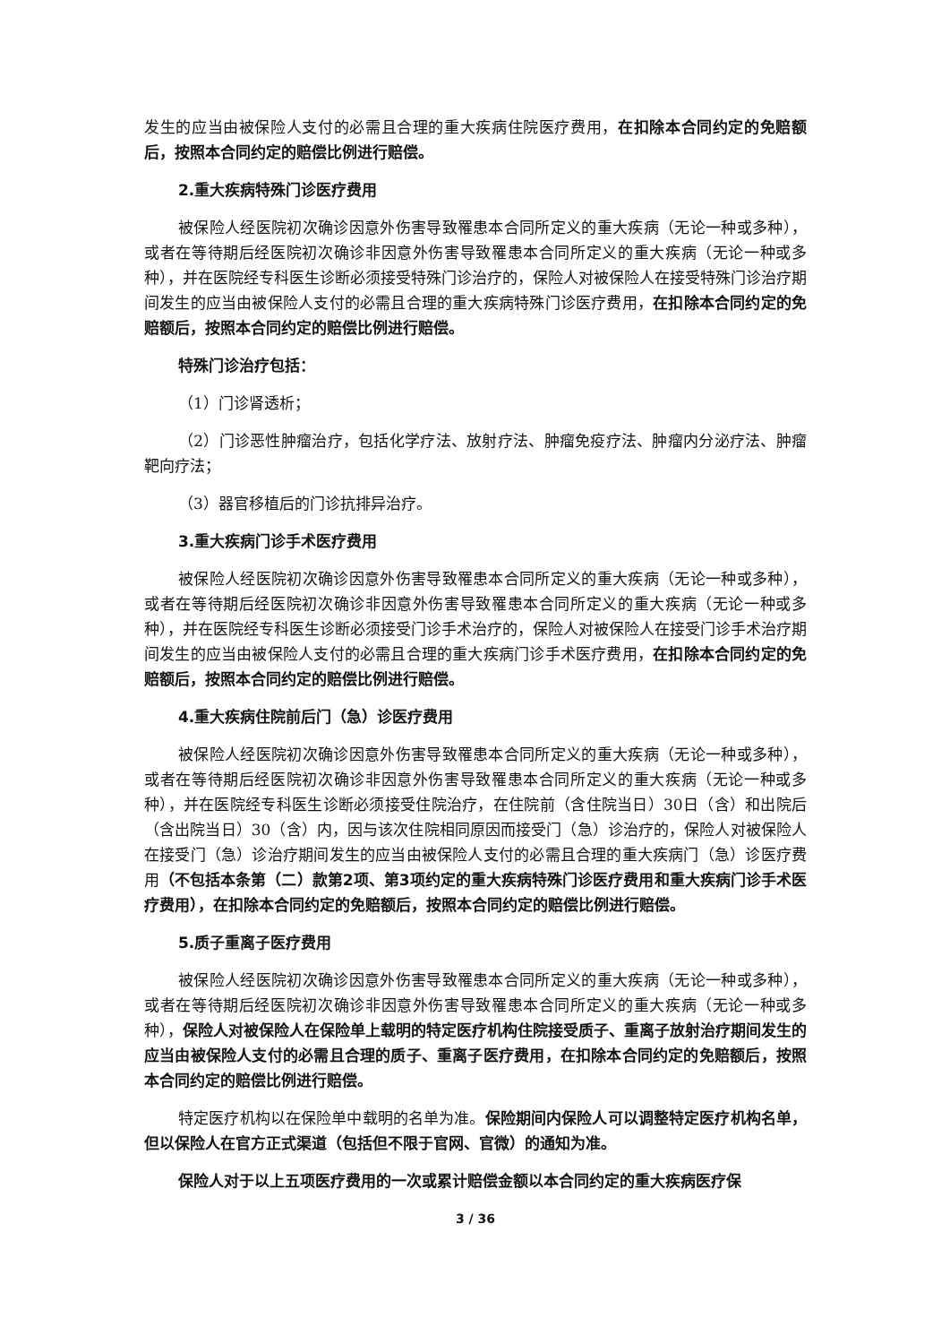发生的应当由被保险人支付的必需且合理的重大疾病住院医疗费用，在扣除本合同约定的免赔额后，按照本合同约定的赔偿比例进行赔偿。
2.重大疾病特殊门诊医疗费用
被保险人经医院初次确诊因意外伤害导致罹患本合同所定义的重大疾病（无论一种或多种），或者在等待期后经医院初次确诊非因意外伤害导致罹患本合同所定义的重大疾病（无论一种或多种），并在医院经专科医生诊断必须接受特殊门诊治疗的，保险人对被保险人在接受特殊门诊治疗期间发生的应当由被保险人支付的必需且合理的重大疾病特殊门诊医疗费用，在扣除本合同约定的免赔额后，按照本合同约定的赔偿比例进行赔偿。
特殊门诊治疗包括：
（1）门诊肾透析；
（2）门诊恶性肿瘤治疗，包括化学疗法、放射疗法、肿瘤免疫疗法、肿瘤内分泌疗法、肿瘤靶向疗法；
（3）器官移植后的门诊抗排异治疗。
3.重大疾病门诊手术医疗费用
被保险人经医院初次确诊因意外伤害导致罹患本合同所定义的重大疾病（无论一种或多种），或者在等待期后经医院初次确诊非因意外伤害导致罹患本合同所定义的重大疾病（无论一种或多种），并在医院经专科医生诊断必须接受门诊手术治疗的，保险人对被保险人在接受门诊手术治疗期间发生的应当由被保险人支付的必需且合理的重大疾病门诊手术医疗费用，在扣除本合同约定的免赔额后，按照本合同约定的赔偿比例进行赔偿。
4.重大疾病住院前后门（急）诊医疗费用
被保险人经医院初次确诊因意外伤害导致罹患本合同所定义的重大疾病（无论一种或多种），或者在等待期后经医院初次确诊非因意外伤害导致罹患本合同所定义的重大疾病（无论一种或多种），并在医院经专科医生诊断必须接受住院治疗，在住院前（含住院当日）30日（含）和出院后（含出院当日）30（含）内，因与该次住院相同原因而接受门（急）诊治疗的，保险人对被保险人在接受门（急）诊治疗期间发生的应当由被保险人支付的必需且合理的重大疾病门（急）诊医疗费用（不包括本条第（二）款第2项、第3项约定的重大疾病特殊门诊医疗费用和重大疾病门诊手术医疗费用），在扣除本合同约定的免赔额后，按照本合同约定的赔偿比例进行赔偿。
5.质子重离子医疗费用
被保险人经医院初次确诊因意外伤害导致罹患本合同所定义的重大疾病（无论一种或多种），或者在等待期后经医院初次确诊非因意外伤害导致罹患本合同所定义的重大疾病（无论一种或多种），保险人对被保险人在保险单上载明的特定医疗机构住院接受质子、重离子放射治疗期间发生的应当由被保险人支付的必需且合理的质子、重离子医疗费用，在扣除本合同约定的免赔额后，按照本合同约定的赔偿比例进行赔偿。
特定医疗机构以在保险单中载明的名单为准。保险期间内保险人可以调整特定医疗机构名单，但以保险人在官方正式渠道（包括但不限于官网、官微）的通知为准。
保险人对于以上五项医疗费用的一次或累计赔偿金额以本合同约定的重大疾病医疗保
3 / 36